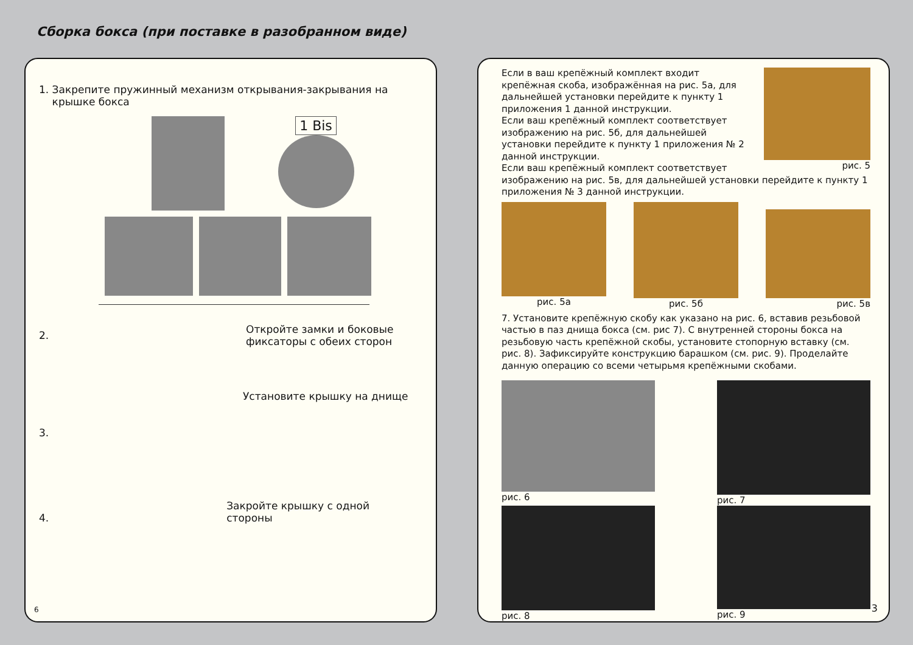Сборка бокса (при поставке в разобранном виде)
1. Закрепите пружинный механизм открывания-закрывания на
крышке бокса
1 Bis
2.
Откройте замки и боковые
фиксаторы с обеих сторон
3.
Установите крышку на днище
4.
Закройте крышку с одной стороны
6
Если в ваш крепёжный комплект входит крепёжная скоба, изображённая на рис. 5а, для дальнейшей установки перейдите к пункту 1 приложения 1 данной инструкции.
Если ваш крепёжный комплект соответствует изображению на рис. 5б, для дальнейшей установки перейдите к пункту 1 приложения № 2 данной инструкции.
Если ваш крепёжный комплект соответствует
рис. 5
изображению на рис. 5в, для дальнейшей установки перейдите к пункту 1 приложения № 3 данной инструкции.
рис. 5а рис. 5б рис. 5в
7. Установите крепёжную скобу как указано на рис. 6, вставив резьбовой частью в паз днища бокса (см. рис 7). С внутренней стороны бокса на резьбовую часть крепёжной скобы, установите стопорную вставку (см. рис. 8). Зафиксируйте конструкцию барашком (см. рис. 9). Проделайте данную операцию со всеми четырьмя крепёжными скобами.
рис. 6 рис. 7
рис. 8 рис. 9
3